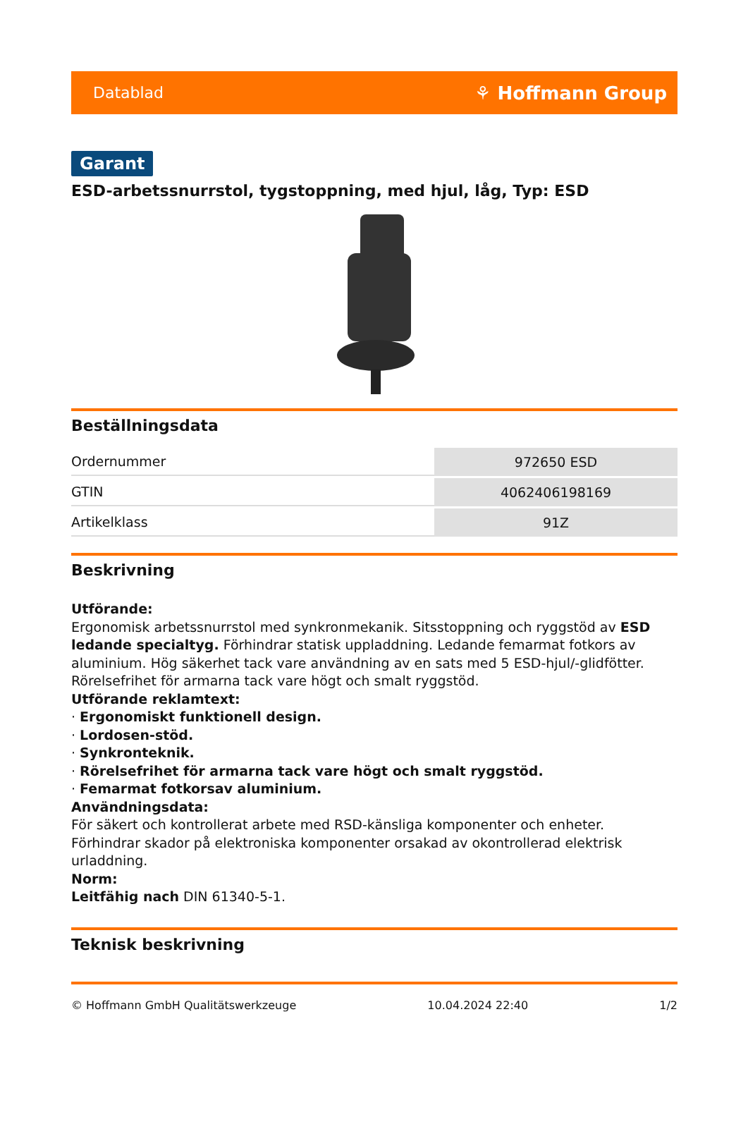Datablad ⚘ Hoffmann Group
Garant
ESD-arbetssnurrstol, tygstoppning, med hjul, låg, Typ: ESD
Beställningsdata
| Ordernummer | 972650 ESD |
| GTIN | 4062406198169 |
| Artikelklass | 91Z |
Beskrivning
Utförande:
Ergonomisk arbetssnurrstol med synkronmekanik. Sitsstoppning och ryggstöd av ESD ledande specialtyg. Förhindrar statisk uppladdning. Ledande femarmat fotkors av aluminium. Hög säkerhet tack vare användning av en sats med 5 ESD-hjul/-glidfötter.
Rörelsefrihet för armarna tack vare högt och smalt ryggstöd.
Utförande reklamtext:
· Ergonomiskt funktionell design.
· Lordosen-stöd.
· Synkronteknik.
· Rörelsefrihet för armarna tack vare högt och smalt ryggstöd.
· Femarmat fotkorsav aluminium.
Användningsdata:
För säkert och kontrollerat arbete med RSD-känsliga komponenter och enheter. Förhindrar skador på elektroniska komponenter orsakad av okontrollerad elektrisk urladdning.
Norm:
Leitfähig nach DIN 61340-5-1.
Teknisk beskrivning
© Hoffmann GmbH Qualitätswerkzeuge 10.04.2024 22:40 1/2